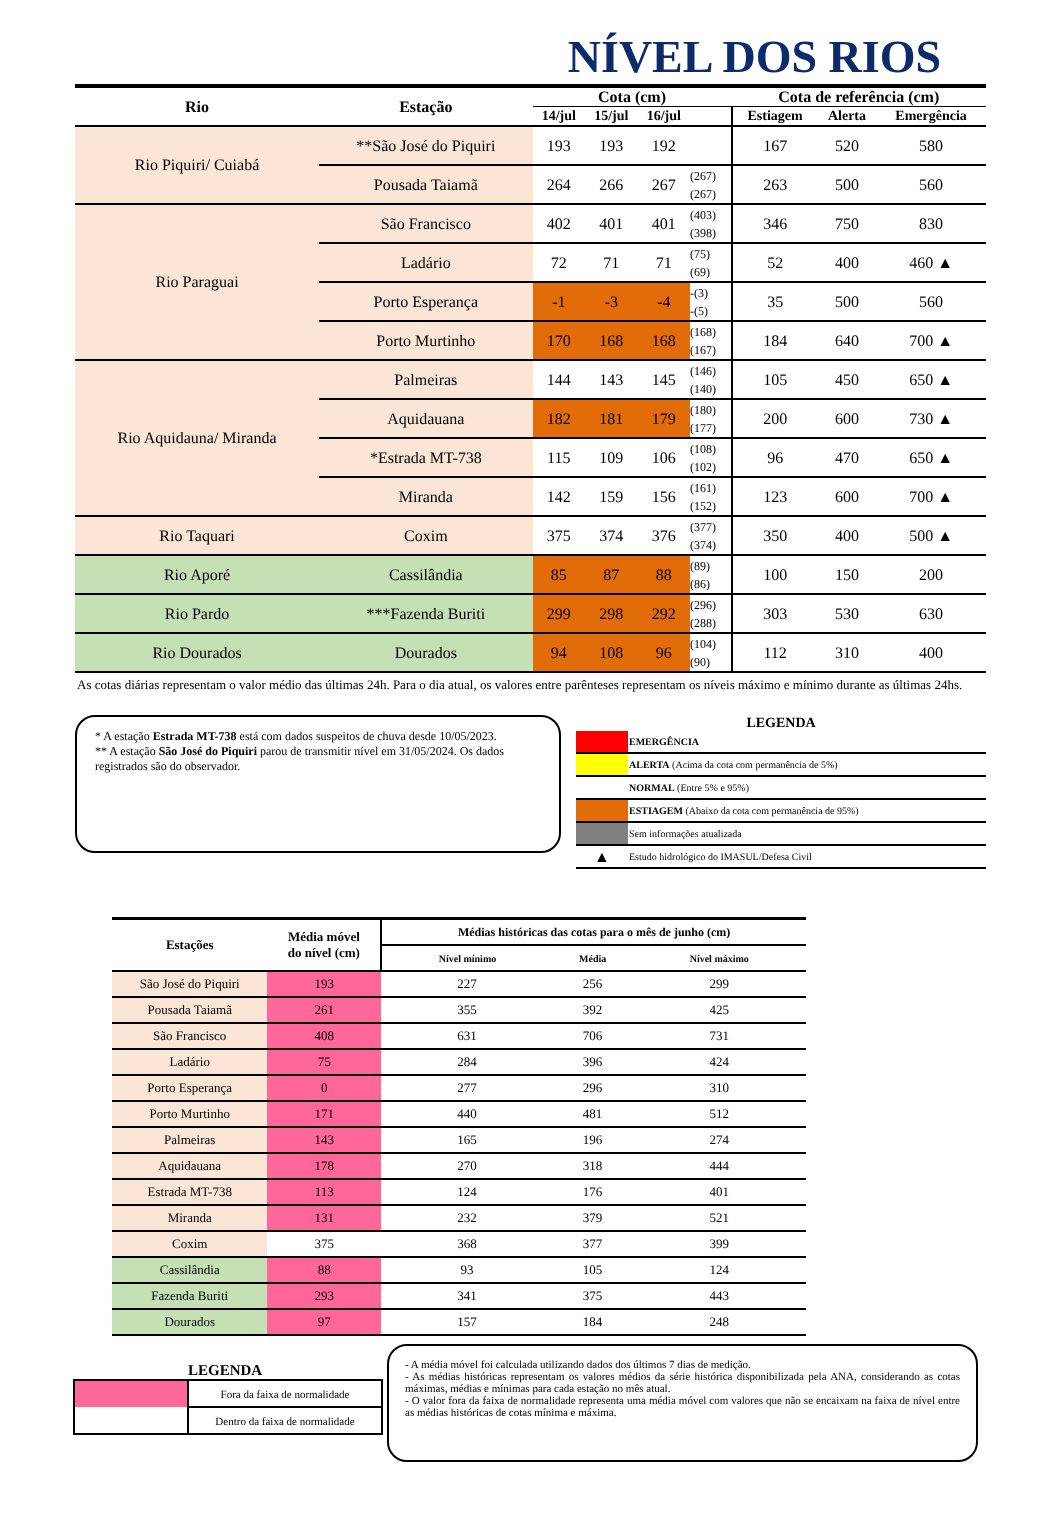NÍVEL DOS RIOS
| Rio | Estação | Cota (cm) | | | | Cota de referência (cm) | | |
| --- | --- | --- | --- | --- | --- | --- | --- | --- |
| | | 14/jul | 15/jul | 16/jul | | Estiagem | Alerta | Emergência |
| Rio Piquiri/ Cuiabá | **São José do Piquiri | 193 | 193 | 192 | | 167 | 520 | 580 |
| | Pousada Taiamã | 264 | 266 | 267 | (267) (267) | 263 | 500 | 560 |
| Rio Paraguai | São Francisco | 402 | 401 | 401 | (403) (398) | 346 | 750 | 830 |
| | Ladário | 72 | 71 | 71 | (75) (69) | 52 | 400 | 460 ▲ |
| | Porto Esperança | -1 | -3 | -4 | -(3) -(5) | 35 | 500 | 560 |
| | Porto Murtinho | 170 | 168 | 168 | (168) (167) | 184 | 640 | 700 ▲ |
| Rio Aquidauna/ Miranda | Palmeiras | 144 | 143 | 145 | (146) (140) | 105 | 450 | 650 ▲ |
| | Aquidauana | 182 | 181 | 179 | (180) (177) | 200 | 600 | 730 ▲ |
| | *Estrada MT-738 | 115 | 109 | 106 | (108) (102) | 96 | 470 | 650 ▲ |
| | Miranda | 142 | 159 | 156 | (161) (152) | 123 | 600 | 700 ▲ |
| Rio Taquari | Coxim | 375 | 374 | 376 | (377) (374) | 350 | 400 | 500 ▲ |
| Rio Aporé | Cassilândia | 85 | 87 | 88 | (89) (86) | 100 | 150 | 200 |
| Rio Pardo | ***Fazenda Buriti | 299 | 298 | 292 | (296) (288) | 303 | 530 | 630 |
| Rio Dourados | Dourados | 94 | 108 | 96 | (104) (90) | 112 | 310 | 400 |
As cotas diárias representam o valor médio das últimas 24h. Para o dia atual, os valores entre parênteses representam os níveis máximo e mínimo durante as últimas 24hs.
* A estação Estrada MT-738 está com dados suspeitos de chuva desde 10/05/2023.
** A estação São José do Piquiri parou de transmitir nível em 31/05/2024. Os dados registrados são do observador.
LEGENDA
| | EMERGÊNCIA |
| | ALERTA (Acima da cota com permanência de 5%) |
| | NORMAL (Entre 5% e 95%) |
| | ESTIAGEM (Abaixo da cota com permanência de 95%) |
| | Sem informações atualizada |
| ▲ | Estudo hidrológico do IMASUL/Defesa Civil |
| Estações | Média móvel do nível (cm) | Médias históricas das cotas para o mês de junho (cm) | | |
| --- | --- | --- | --- | --- |
| | | Nível mínimo | Média | Nível máximo |
| São José do Piquiri | 193 | 227 | 256 | 299 |
| Pousada Taiamã | 261 | 355 | 392 | 425 |
| São Francisco | 408 | 631 | 706 | 731 |
| Ladário | 75 | 284 | 396 | 424 |
| Porto Esperança | 0 | 277 | 296 | 310 |
| Porto Murtinho | 171 | 440 | 481 | 512 |
| Palmeiras | 143 | 165 | 196 | 274 |
| Aquidauana | 178 | 270 | 318 | 444 |
| Estrada MT-738 | 113 | 124 | 176 | 401 |
| Miranda | 131 | 232 | 379 | 521 |
| Coxim | 375 | 368 | 377 | 399 |
| Cassilândia | 88 | 93 | 105 | 124 |
| Fazenda Buriti | 293 | 341 | 375 | 443 |
| Dourados | 97 | 157 | 184 | 248 |
LEGENDA
| | Fora da faixa de normalidade |
| | Dentro da faixa de normalidade |
- A média móvel foi calculada utilizando dados dos últimos 7 dias de medição.
- As médias históricas representam os valores médios da série histórica disponibilizada pela ANA, considerando as cotas máximas, médias e mínimas para cada estação no mês atual.
- O valor fora da faixa de normalidade representa uma média móvel com valores que não se encaixam na faixa de nível entre as médias históricas de cotas mínima e máxima.